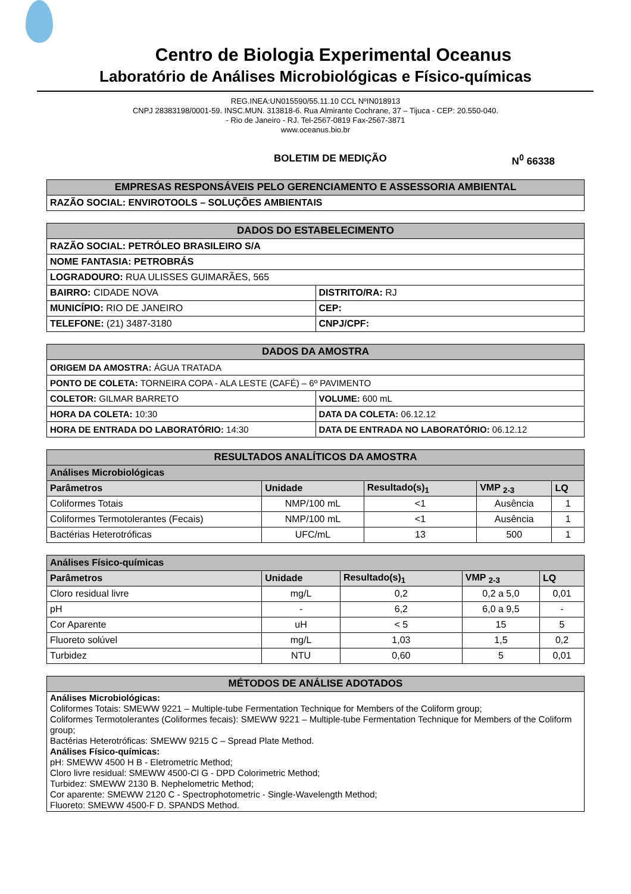Centro de Biologia Experimental Oceanus
Laboratório de Análises Microbiológicas e Físico-químicas
REG.INEA:UN015590/55.11.10 CCL NºIN018913
CNPJ 28383198/0001-59. INSC.MUN. 313818-6. Rua Almirante Cochrane, 37 – Tijuca - CEP: 20.550-040.
- Rio de Janeiro - RJ. Tel-2567-0819 Fax-2567-3871
www.oceanus.bio.br
BOLETIM DE MEDIÇÃO N<sup>0</sup> 66338
| EMPRESAS RESPONSÁVEIS PELO GERENCIAMENTO E ASSESSORIA AMBIENTAL |
| --- |
| RAZÃO SOCIAL: ENVIROTOOLS – SOLUÇÕES AMBIENTAIS |
| DADOS DO ESTABELECIMENTO | |
| --- | --- |
| RAZÃO SOCIAL: PETRÓLEO BRASILEIRO S/A | |
| NOME FANTASIA: PETROBRÁS | |
| LOGRADOURO: RUA ULISSES GUIMARÃES, 565 | |
| BAIRRO: CIDADE NOVA | DISTRITO/RA: RJ |
| MUNICÍPIO: RIO DE JANEIRO | CEP: |
| TELEFONE: (21) 3487-3180 | CNPJ/CPF: |
| DADOS DA AMOSTRA | |
| --- | --- |
| ORIGEM DA AMOSTRA: ÁGUA TRATADA | |
| PONTO DE COLETA: TORNEIRA COPA - ALA LESTE (CAFÉ) – 6º PAVIMENTO | |
| COLETOR: GILMAR BARRETO | VOLUME: 600 mL |
| HORA DA COLETA: 10:30 | DATA DA COLETA: 06.12.12 |
| HORA DE ENTRADA DO LABORATÓRIO: 14:30 | DATA DE ENTRADA NO LABORATÓRIO: 06.12.12 |
| RESULTADOS ANALÍTICOS DA AMOSTRA | | | | |
| --- | --- | --- | --- | --- |
| Análises Microbiológicas | | | | |
| Parâmetros | Unidade | Resultado(s)<sub>1</sub> | VMP <sub>2-3</sub> | LQ |
| Coliformes Totais | NMP/100 mL | <1 | Ausência | 1 |
| Coliformes Termotolerantes (Fecais) | NMP/100 mL | <1 | Ausência | 1 |
| Bactérias Heterotróficas | UFC/mL | 13 | 500 | 1 |
| Análises Físico-químicas | | | | |
| --- | --- | --- | --- | --- |
| Parâmetros | Unidade | Resultado(s)<sub>1</sub> | VMP <sub>2-3</sub> | LQ |
| Cloro residual livre | mg/L | 0,2 | 0,2 a 5,0 | 0,01 |
| pH | - | 6,2 | 6,0 a 9,5 | - |
| Cor Aparente | uH | < 5 | 15 | 5 |
| Fluoreto solúvel | mg/L | 1,03 | 1,5 | 0,2 |
| Turbidez | NTU | 0,60 | 5 | 0,01 |
| MÉTODOS DE ANÁLISE ADOTADOS |
| --- |
| Análises Microbiológicas: Coliformes Totais: SMEWW 9221 – Multiple-tube Fermentation Technique for Members of the Coliform group; Coliformes Termotolerantes (Coliformes fecais): SMEWW 9221 – Multiple-tube Fermentation Technique for Members of the Coliform group; Bactérias Heterotróficas: SMEWW 9215 C – Spread Plate Method. Análises Físico-químicas: pH: SMEWW 4500 H B - Eletrometric Method; Cloro livre residual: SMEWW 4500-Cl G - DPD Colorimetric Method; Turbidez: SMEWW 2130 B. Nephelometric Method; Cor aparente: SMEWW 2120 C - Spectrophotometric - Single-Wavelength Method; Fluoreto: SMEWW 4500-F D. SPANDS Method. |